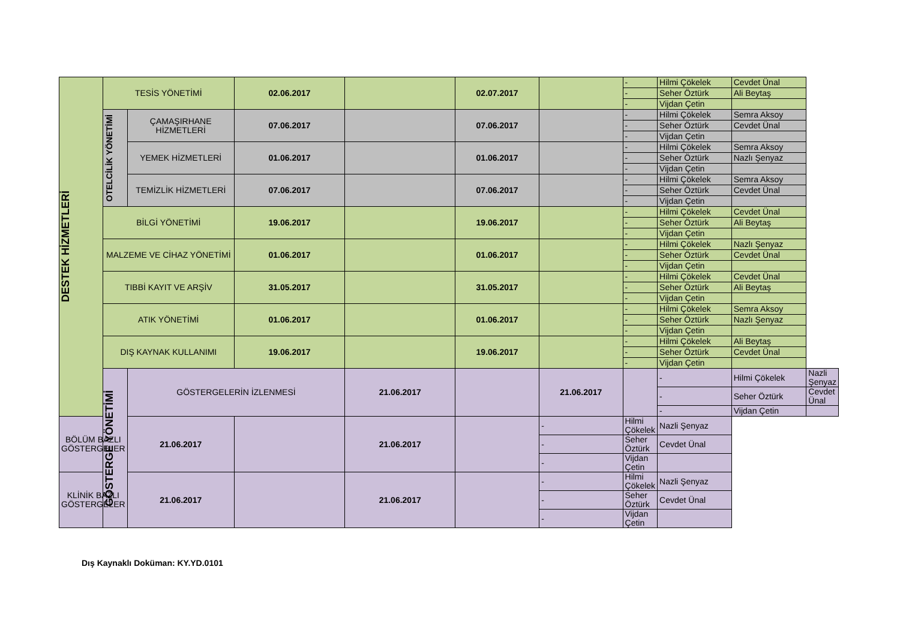| DESTEK HİZMETLERİ | TESİS YÖNETİMİ | | 02.06.2017 | | 02.07.2017 | | - | Hilmi Çökelek | Cevdet Ünal | |
| | | | | | | | - | Seher Öztürk | Ali Beytaş | |
| | | | | | | | - | Vijdan Çetin | | |
| | OTELCİLİK YÖNETİMİ | ÇAMAŞIRHANE HİZMETLERİ | 07.06.2017 | | 07.06.2017 | | - | Hilmi Çökelek | Semra Aksoy | |
| | | | | | | | - | Seher Öztürk | Cevdet Ünal | |
| | | | | | | | - | Vijdan Çetin | | |
| | | YEMEK HİZMETLERİ | 01.06.2017 | | 01.06.2017 | | - | Hilmi Çökelek | Semra Aksoy | |
| | | | | | | | - | Seher Öztürk | Nazlı Şenyaz | |
| | | | | | | | - | Vijdan Çetin | | |
| | | TEMİZLİK HİZMETLERİ | 07.06.2017 | | 07.06.2017 | | - | Hilmi Çökelek | Semra Aksoy | |
| | | | | | | | - | Seher Öztürk | Cevdet Ünal | |
| | | | | | | | - | Vijdan Çetin | | |
| | BİLGİ YÖNETİMİ | | 19.06.2017 | | 19.06.2017 | | - | Hilmi Çökelek | Cevdet Ünal | |
| | | | | | | | - | Seher Öztürk | Ali Beytaş | |
| | | | | | | | - | Vijdan Çetin | | |
| | MALZEME VE CİHAZ YÖNETİMİ | | 01.06.2017 | | 01.06.2017 | | - | Hilmi Çökelek | Nazlı Şenyaz | |
| | | | | | | | - | Seher Öztürk | Cevdet Ünal | |
| | | | | | | | - | Vijdan Çetin | | |
| | TIBBİ KAYIT VE ARŞİV | | 31.05.2017 | | 31.05.2017 | | - | Hilmi Çökelek | Cevdet Ünal | |
| | | | | | | | - | Seher Öztürk | Ali Beytaş | |
| | | | | | | | - | Vijdan Çetin | | |
| | ATIK YÖNETİMİ | | 01.06.2017 | | 01.06.2017 | | - | Hilmi Çökelek | Semra Aksoy | |
| | | | | | | | - | Seher Öztürk | Nazlı Şenyaz | |
| | | | | | | | - | Vijdan Çetin | | |
| | DIŞ KAYNAK KULLANIMI | | 19.06.2017 | | 19.06.2017 | | - | Hilmi Çökelek | Ali Beytaş | |
| | | | | | | | - | Seher Öztürk | Cevdet Ünal | |
| | | | | | | | - | Vijdan Çetin | | |
| | GÖSTERGE YÖNETİMİ | GÖSTERGELERİN İZLENMESİ | | 21.06.2017 | | 21.06.2017 | | - | Hilmi Çökelek | Nazli Şenyaz |
| | | | | | | | | - | Seher Öztürk | Cevdet Ünal |
| | | | | | | | | - | Vijdan Çetin | |
| BÖLÜM BAZLI GÖSTERGELER | | 21.06.2017 | | 21.06.2017 | | - | Hilmi Çökelek | Nazli Şenyaz | | |
| | | | | | | - | Seher Öztürk | Cevdet Ünal | | |
| | | | | | | - | Vijdan Çetin | | | |
| KLİNİK BAZLI GÖSTERGELER | | 21.06.2017 | | 21.06.2017 | | - | Hilmi Çökelek | Nazli Şenyaz | | |
| | | | | | | - | Seher Öztürk | Cevdet Ünal | | |
| | | | | | | - | Vijdan Çetin | | | |
Dış Kaynaklı Doküman: KY.YD.0101